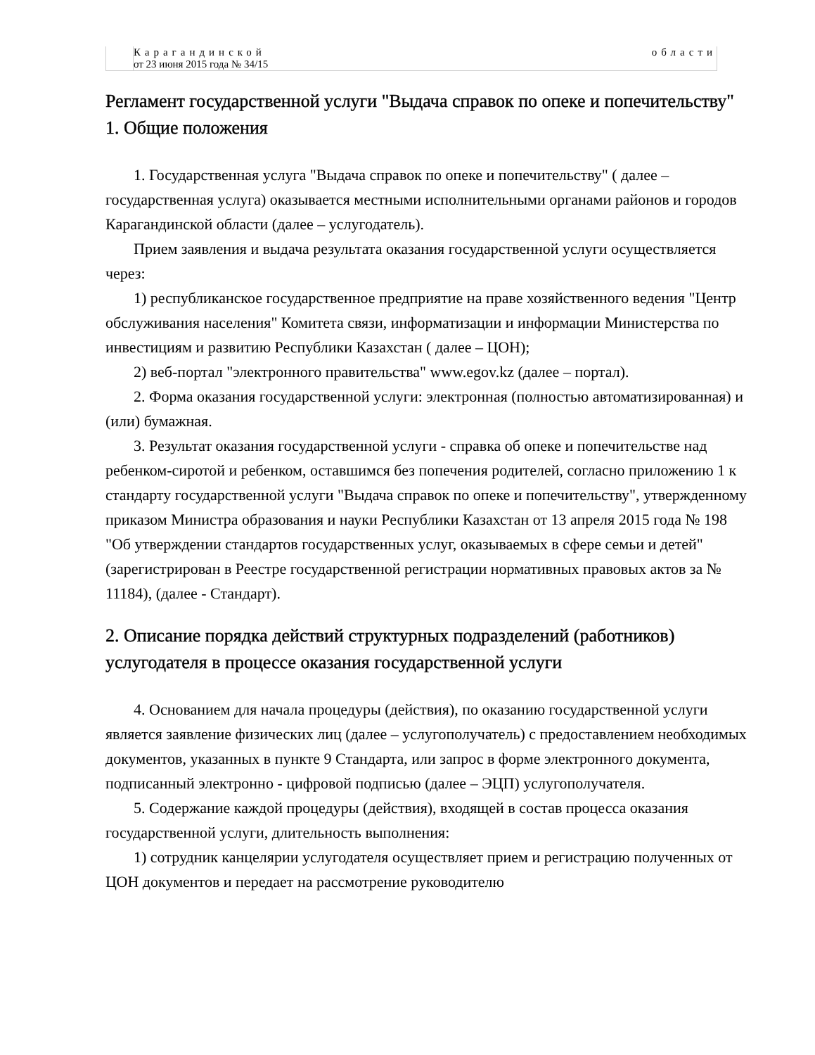| | Карагандинской области от 23 июня 2015 года № 34/15 |
Регламент государственной услуги "Выдача справок по опеке и попечительству"
1. Общие положения
1. Государственная услуга "Выдача справок по опеке и попечительству" ( далее – государственная услуга) оказывается местными исполнительными органами районов и городов Карагандинской области (далее – услугодатель).
Прием заявления и выдача результата оказания государственной услуги осуществляется через:
1) республиканское государственное предприятие на праве хозяйственного ведения "Центр обслуживания населения" Комитета связи, информатизации и информации Министерства по инвестициям и развитию Республики Казахстан ( далее – ЦОН);
2) веб-портал "электронного правительства" www.egov.kz (далее – портал).
2. Форма оказания государственной услуги: электронная (полностью автоматизированная) и (или) бумажная.
3. Результат оказания государственной услуги - справка об опеке и попечительстве над ребенком-сиротой и ребенком, оставшимся без попечения родителей, согласно приложению 1 к стандарту государственной услуги "Выдача справок по опеке и попечительству", утвержденному приказом Министра образования и науки Республики Казахстан от 13 апреля 2015 года № 198 "Об утверждении стандартов государственных услуг, оказываемых в сфере семьи и детей" (зарегистрирован в Реестре государственной регистрации нормативных правовых актов за № 11184), (далее - Стандарт).
2. Описание порядка действий структурных подразделений (работников) услугодателя в процессе оказания государственной услуги
4. Основанием для начала процедуры (действия), по оказанию государственной услуги является заявление физических лиц (далее – услугополучатель) с предоставлением необходимых документов, указанных в пункте 9 Стандарта, или запрос в форме электронного документа, подписанный электронно - цифровой подписью (далее – ЭЦП) услугополучателя.
5. Содержание каждой процедуры (действия), входящей в состав процесса оказания государственной услуги, длительность выполнения:
1) сотрудник канцелярии услугодателя осуществляет прием и регистрацию полученных от ЦОН документов и передает на рассмотрение руководителю